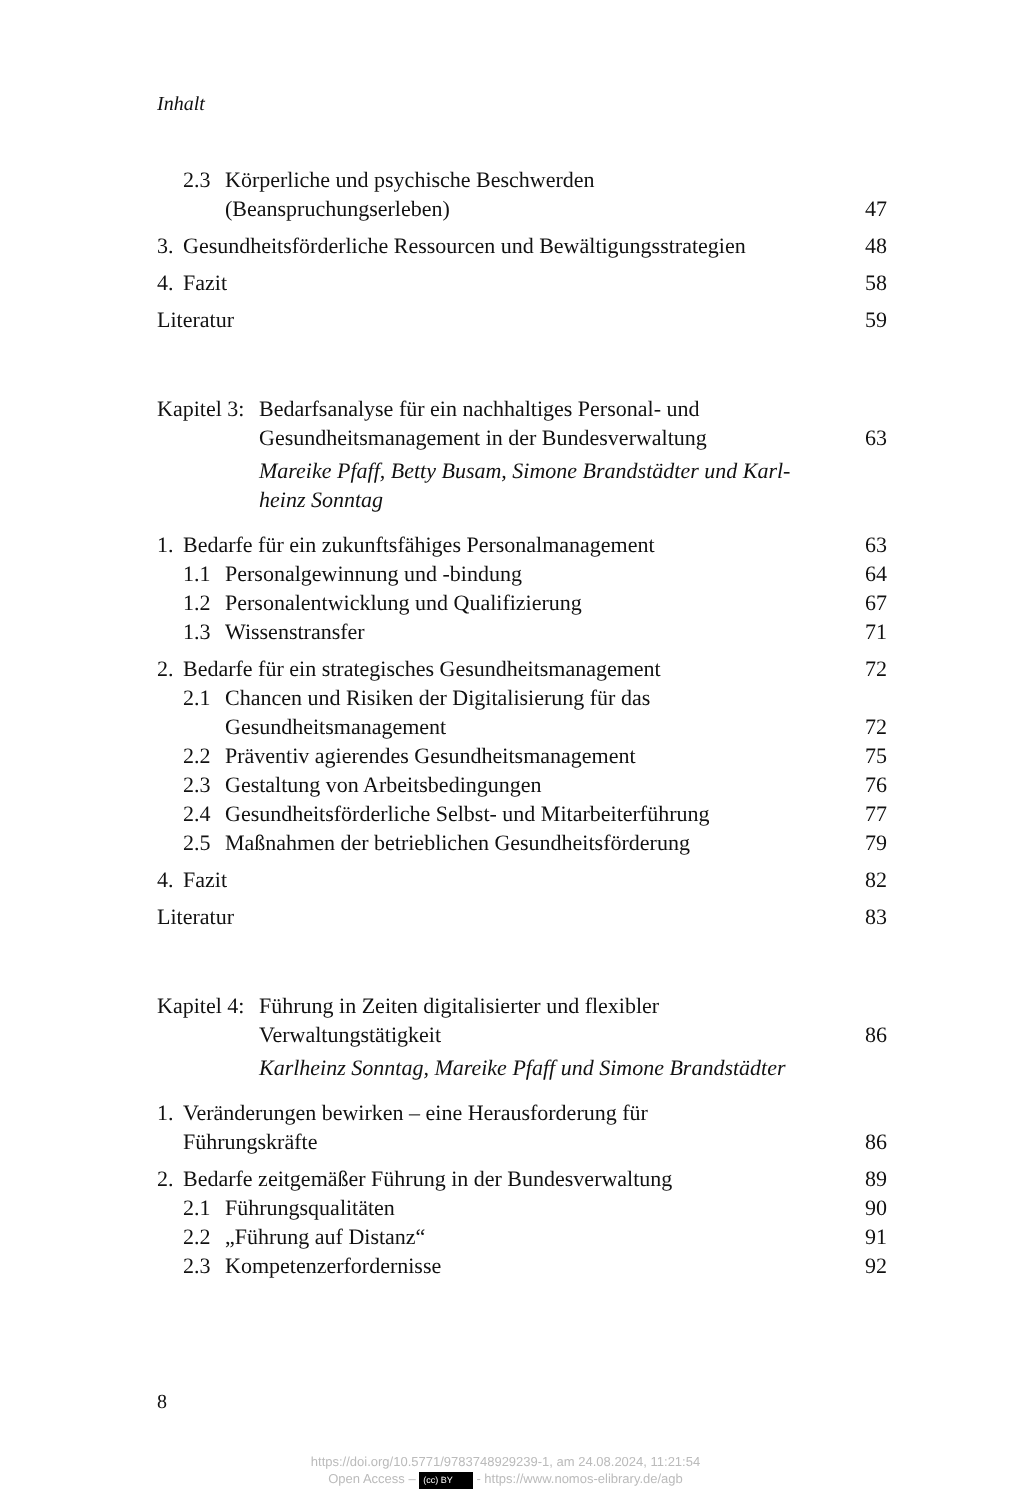Inhalt
2.3 Körperliche und psychische Beschwerden
(Beanspruchungserleben)
47
3. Gesundheitsförderliche Ressourcen und Bewältigungsstrategien
48
4. Fazit
58
Literatur 59
Kapitel 3: Bedarfsanalyse für ein nachhaltiges Personal- und
Gesundheitsmanagement in der Bundesverwaltung
63
Mareike Pfaff, Betty Busam, Simone Brandstädter und Karl-
heinz Sonntag
1. Bedarfe für ein zukunftsfähiges Personalmanagement
63
1.1 Personalgewinnung und -bindung
64
1.2 Personalentwicklung und Qualifizierung
67
1.3 Wissenstransfer
71
2. Bedarfe für ein strategisches Gesundheitsmanagement
72
2.1 Chancen und Risiken der Digitalisierung für das
Gesundheitsmanagement
72
2.2 Präventiv agierendes Gesundheitsmanagement
75
2.3 Gestaltung von Arbeitsbedingungen
76
2.4 Gesundheitsförderliche Selbst- und Mitarbeiterführung
77
2.5 Maßnahmen der betrieblichen Gesundheitsförderung
79
4. Fazit
82
Literatur 83
Kapitel 4: Führung in Zeiten digitalisierter und flexibler
Verwaltungstätigkeit
86
Karlheinz Sonntag, Mareike Pfaff und Simone Brandstädter
1. Veränderungen bewirken – eine Herausforderung für
Führungskräfte
86
2. Bedarfe zeitgemäßer Führung in der Bundesverwaltung
89
2.1 Führungsqualitäten
90
2.2 „Führung auf Distanz“
91
2.3 Kompetenzerfordernisse
92
8
https://doi.org/10.5771/9783748929239-1, am 24.08.2024, 11:21:54
Open Access – (cc) BY - https://www.nomos-elibrary.de/agb